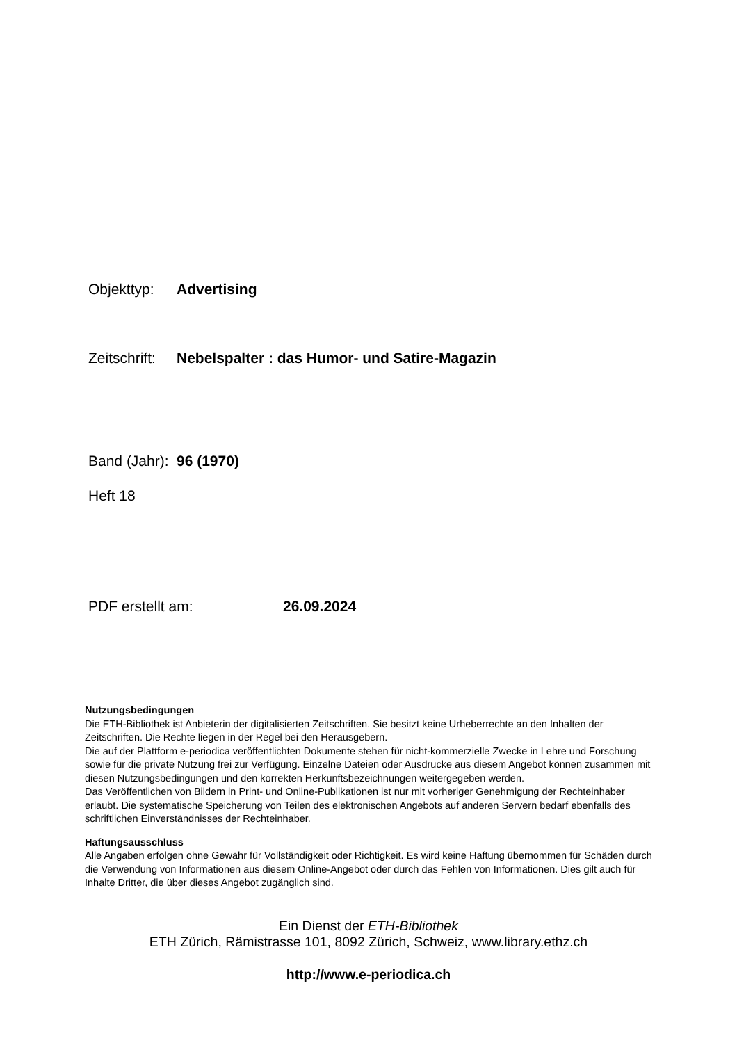Objekttyp: Advertising
Zeitschrift: Nebelspalter : das Humor- und Satire-Magazin
Band (Jahr): 96 (1970)
Heft 18
PDF erstellt am: 26.09.2024
Nutzungsbedingungen
Die ETH-Bibliothek ist Anbieterin der digitalisierten Zeitschriften. Sie besitzt keine Urheberrechte an den Inhalten der Zeitschriften. Die Rechte liegen in der Regel bei den Herausgebern.
Die auf der Plattform e-periodica veröffentlichten Dokumente stehen für nicht-kommerzielle Zwecke in Lehre und Forschung sowie für die private Nutzung frei zur Verfügung. Einzelne Dateien oder Ausdrucke aus diesem Angebot können zusammen mit diesen Nutzungsbedingungen und den korrekten Herkunftsbezeichnungen weitergegeben werden.
Das Veröffentlichen von Bildern in Print- und Online-Publikationen ist nur mit vorheriger Genehmigung der Rechteinhaber erlaubt. Die systematische Speicherung von Teilen des elektronischen Angebots auf anderen Servern bedarf ebenfalls des schriftlichen Einverständnisses der Rechteinhaber.
Haftungsausschluss
Alle Angaben erfolgen ohne Gewähr für Vollständigkeit oder Richtigkeit. Es wird keine Haftung übernommen für Schäden durch die Verwendung von Informationen aus diesem Online-Angebot oder durch das Fehlen von Informationen. Dies gilt auch für Inhalte Dritter, die über dieses Angebot zugänglich sind.
Ein Dienst der ETH-Bibliothek
ETH Zürich, Rämistrasse 101, 8092 Zürich, Schweiz, www.library.ethz.ch
http://www.e-periodica.ch